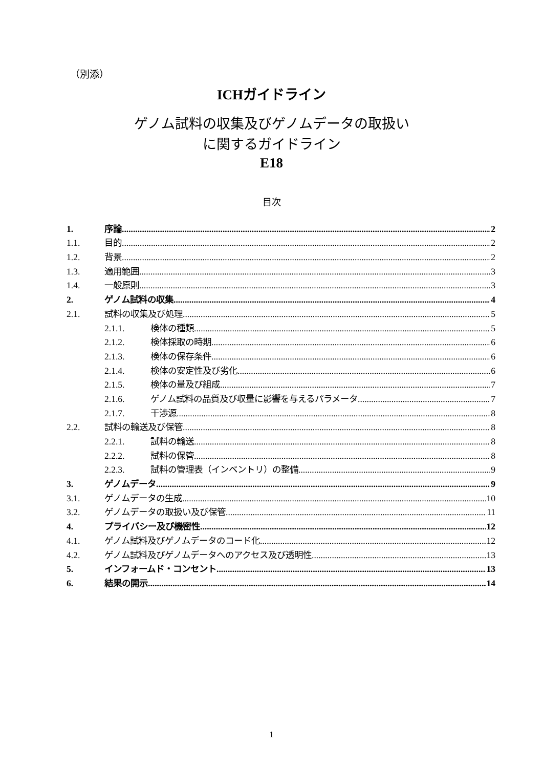（別添）
ICHガイドライン
ゲノム試料の収集及びゲノムデータの取扱い
に関するガイドライン
E18
目次
1. 序論 2
1.1. 目的 2
1.2. 背景 2
1.3. 適用範囲 3
1.4. 一般原則 3
2. ゲノム試料の収集 4
2.1. 試料の収集及び処理 5
2.1.1. 検体の種類 5
2.1.2. 検体採取の時期 6
2.1.3. 検体の保存条件 6
2.1.4. 検体の安定性及び劣化 6
2.1.5. 検体の量及び組成 7
2.1.6. ゲノム試料の品質及び収量に影響を与えるパラメータ 7
2.1.7. 干渉源 8
2.2. 試料の輸送及び保管 8
2.2.1. 試料の輸送 8
2.2.2. 試料の保管 8
2.2.3. 試料の管理表（インベントリ）の整備 9
3. ゲノムデータ 9
3.1. ゲノムデータの生成 10
3.2. ゲノムデータの取扱い及び保管 11
4. プライバシー及び機密性 12
4.1. ゲノム試料及びゲノムデータのコード化 12
4.2. ゲノム試料及びゲノムデータへのアクセス及び透明性 13
5. インフォームド・コンセント 13
6. 結果の開示 14
1